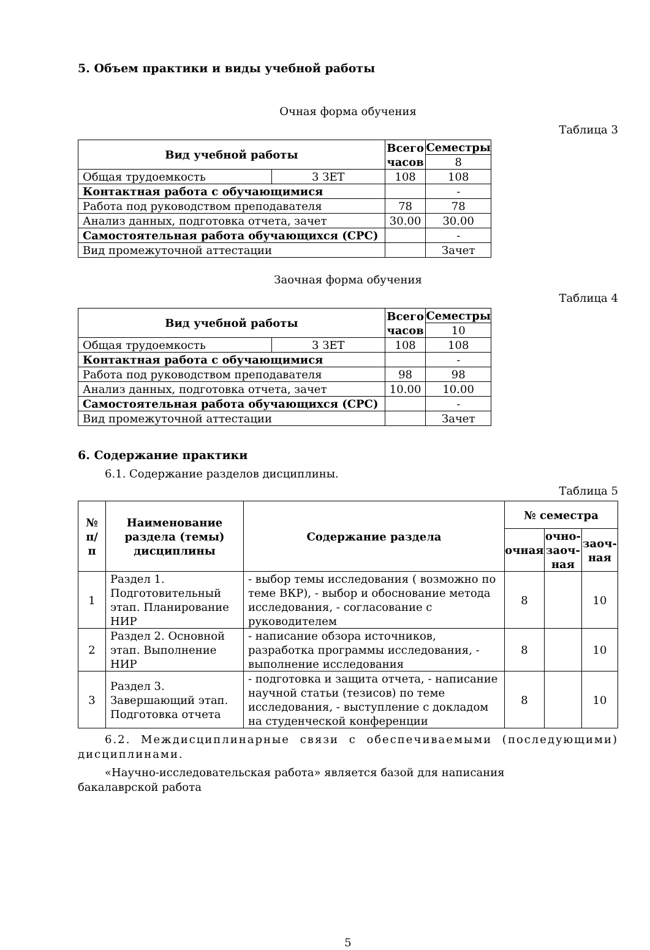5. Объем практики и виды учебной работы
Очная форма обучения
Таблица 3
| Вид учебной работы | | Всего часов | Семестры |
| --- | --- | --- | --- |
| | | | 8 |
| Общая трудоемкость | 3 ЗЕТ | 108 | 108 |
| Контактная работа с обучающимися | | | - |
| Работа под руководством преподавателя | | 78 | 78 |
| Анализ данных, подготовка отчета, зачет | | 30.00 | 30.00 |
| Самостоятельная работа обучающихся (СРС) | | | - |
| Вид промежуточной аттестации | | | Зачет |
Заочная форма обучения
Таблица 4
| Вид учебной работы | | Всего часов | Семестры |
| --- | --- | --- | --- |
| | | | 10 |
| Общая трудоемкость | 3 ЗЕТ | 108 | 108 |
| Контактная работа с обучающимися | | | - |
| Работа под руководством преподавателя | | 98 | 98 |
| Анализ данных, подготовка отчета, зачет | | 10.00 | 10.00 |
| Самостоятельная работа обучающихся (СРС) | | | - |
| Вид промежуточной аттестации | | | Зачет |
6. Содержание практики
6.1. Содержание разделов дисциплины.
Таблица 5
| № п/п | Наименование раздела (темы) дисциплины | Содержание раздела | № семестра | | |
| --- | --- | --- | --- | --- | --- |
| | | | очная | очно-заоч-ная | заоч-ная |
| 1 | Раздел 1. Подготовительный этап. Планирование НИР | - выбор темы исследования ( возможно по теме ВКР), - выбор и обоснование метода исследования, - согласование с руководителем | 8 | | 10 |
| 2 | Раздел 2. Основной этап. Выполнение НИР | - написание обзора источников, разработка программы исследования, - выполнение исследования | 8 | | 10 |
| 3 | Раздел 3. Завершающий этап. Подготовка отчета | - подготовка и защита отчета, - написание научной статьи (тезисов) по теме исследования, - выступление с докладом на студенческой конференции | 8 | | 10 |
6.2. Междисциплинарные связи с обеспечиваемыми (последующими) дисциплинами.
«Научно-исследовательская работа» является базой для написания
бакалаврской работа
5